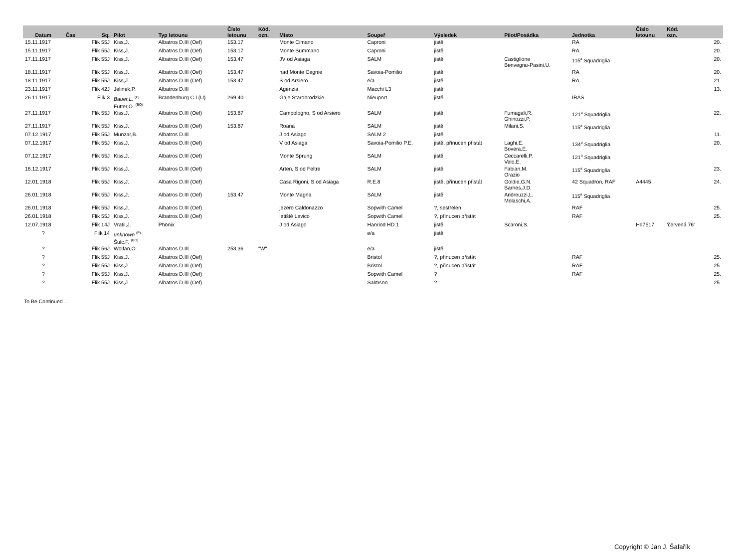| Datum | Čas | Sq. | Pilot | Typ letounu | Číslo letounu | Kód. ozn. | Místo | Soupeř | Výsledek | Pilot/Posádka | Jednotka | Číslo letounu | Kód. ozn. | |
| --- | --- | --- | --- | --- | --- | --- | --- | --- | --- | --- | --- | --- | --- | --- |
| 15.11.1917 | | Flik 55J | Kiss,J. | Albatros D.III (Oef) | 153.17 | | Monte Cimano | Caproni | jistě | | RA | | | 20. |
| 15.11.1917 | | Flik 55J | Kiss,J. | Albatros D.III (Oef) | 153.17 | | Monte Summano | Caproni | jistě | | RA | | | 20. |
| 17.11.1917 | | Flik 55J | Kiss,J. | Albatros D.III (Oef) | 153.47 | | JV od Asiaga | SALM | jistě | Castiglione Benvegnu-Pasini,U. | 115<sup>a</sup> Squadriglia | | | 20. |
| 18.11.1917 | | Flik 55J | Kiss,J. | Albatros D.III (Oef) | 153.47 | | nad Monte Cegnie | Savoia-Pomilio | jistě | | RA | | | 20. |
| 18.11.1917 | | Flik 55J | Kiss,J. | Albatros D.III (Oef) | 153.47 | | S od Arsiero | e/a | jistě | | RA | | | 21. |
| 23.11.1917 | | Flik 42J | Jelinek,P. | Albatros D.III | | | Agenzia | Macchi L3 | jistě | | | | | 13. |
| 26.11.1917 | | Flik 3 | Bauer,L. <sup>(P)</sup> Futter,O. <sup>(BO)</sup> | Brandenburg C.I (U) | 269.40 | | Gaje Starobrodzkie | Nieuport | jistě | | IRAS | | | |
| 27.11.1917 | | Flik 55J | Kiss,J. | Albatros D.III (Oef) | 153.87 | | Campologno, S od Arsiero | SALM | jistě | Fumagali,R. Ghinozzi,P. | 121<sup>a</sup> Squadriglia | | | 22. |
| 27.11.1917 | | Flik 55J | Kiss,J. | Albatros D.III (Oef) | 153.87 | | Roana | SALM | jistě | Milani,S. | 115<sup>a</sup> Squadriglia | | | |
| 07.12.1917 | | Flik 55J | Munzar,B. | Albatros D.III | | | J od Asiago | SALM 2 | jistě | | | | | 11. |
| 07.12.1917 | | Flik 55J | Kiss,J. | Albatros D.III (Oef) | | | V od Asiaga | Savoia-Pomilio P.E. | jistě, přinucen přistát | Laghi,E. Bovera,E. | 134<sup>a</sup> Squadriglia | | | 20. |
| 07.12.1917 | | Flik 55J | Kiss,J. | Albatros D.III (Oef) | | | Monte Sprung | SALM | jistě | Ceccarelli,P. Velo,E. | 121<sup>a</sup> Squadriglia | | | |
| 16.12.1917 | | Flik 55J | Kiss,J. | Albatros D.III (Oef) | | | Arten, S od Feltre | SALM | jistě | Fabian,M. Orazio | 115<sup>a</sup> Squadriglia | | | 23. |
| 12.01.1918 | | Flik 55J | Kiss,J. | Albatros D.III (Oef) | | | Casa Rigoni, S od Asiaga | R.E.8 | jistě, přinucen přistát | Goldie,G.N. Barnes,J.D. | 42 Squadron, RAF | A4445 | | 24. |
| 26.01.1918 | | Flik 55J | Kiss,J. | Albatros D.III (Oef) | 153.47 | | Monte Magna | SALM | jistě | Andreuzzi,L. Molaschi,A. | 115<sup>a</sup> Squadriglia | | | |
| 26.01.1918 | | Flik 55J | Kiss,J. | Albatros D.III (Oef) | | | jezero Caldonazzo | Sopwith Camel | ?, sestřelen | | RAF | | | 25. |
| 26.01.1918 | | Flik 55J | Kiss,J. | Albatros D.III (Oef) | | | letiště Levico | Sopwith Camel | ?, přinucen přistát | | RAF | | | 25. |
| 12.07.1918 | | Flik 14J | Vratil,J. | Phönix | | | J od Asiago | Hanriod HD.1 | jistě | Scaroni,S. | | Hd7517 | 'červená 76' | |
| ? | | Flik 14 | unknown <sup>(P)</sup> Šulc.F. <sup>(BO)</sup> | | | | | e/a | jistě | | | | | |
| ? | | Flik 56J | Wolfan,O. | Albatros D.III | 253.36 | "W" | | e/a | jistě | | | | | |
| ? | | Flik 55J | Kiss,J. | Albatros D.III (Oef) | | | | Bristol | ?, přinucen přistát | | RAF | | | 25. |
| ? | | Flik 55J | Kiss,J. | Albatros D.III (Oef) | | | | Bristol | ?, přinucen přistát | | RAF | | | 25. |
| ? | | Flik 55J | Kiss,J. | Albatros D.III (Oef) | | | | Sopwith Camel | ? | | RAF | | | 25. |
| ? | | Flik 55J | Kiss,J. | Albatros D.III (Oef) | | | | Salmson | ? | | | | | 25. |
To Be Continued ...
Copyright © Jan J. Šafařík